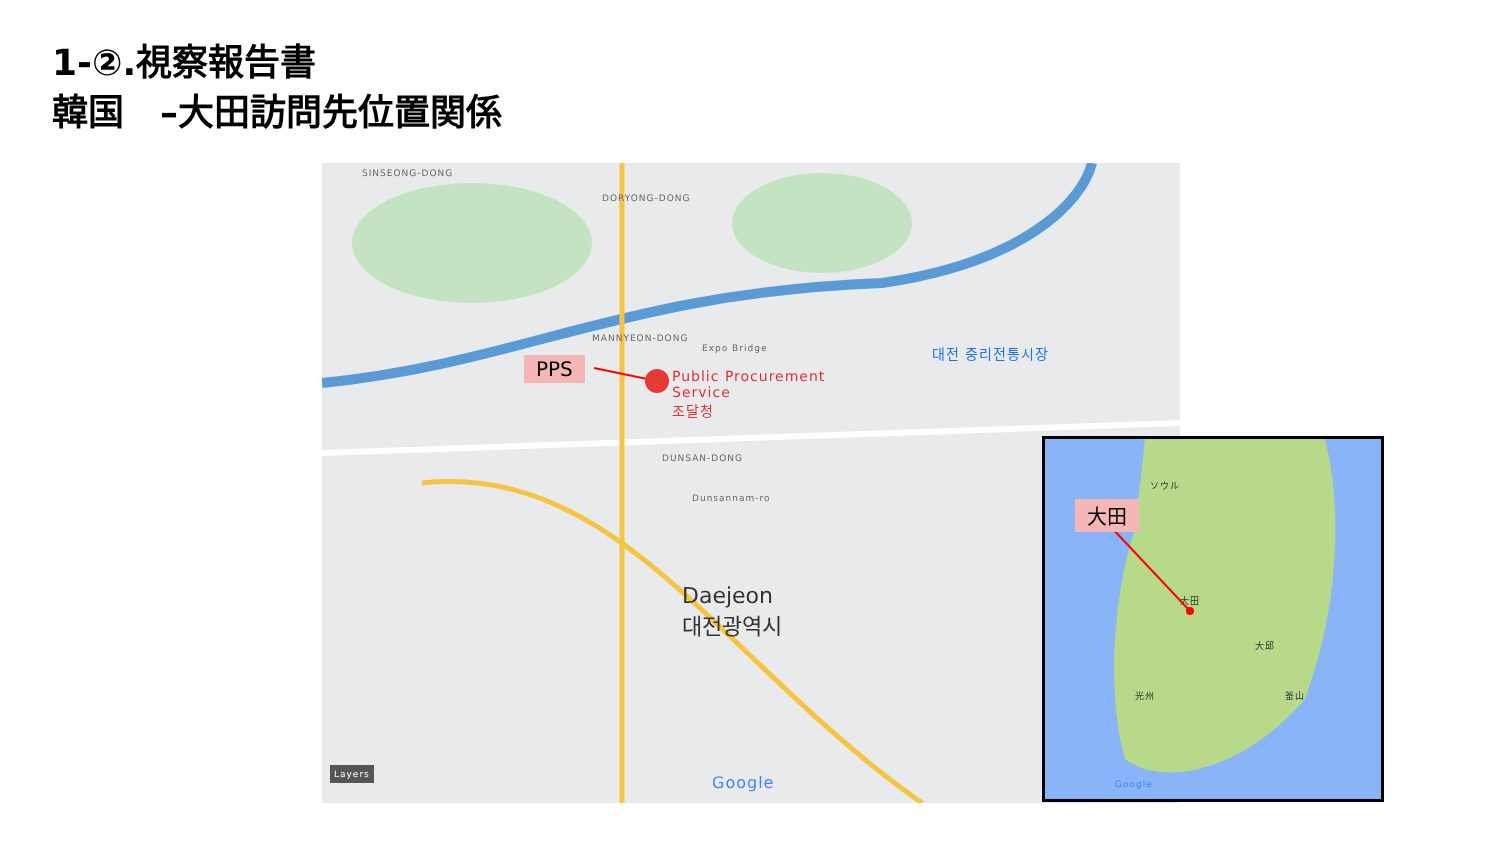1-②.視察報告書
韓国　–大田訪問先位置関係
PPS
Public Procurement
Service
조달청
대전 중리전통시장
Expo Bridge
SINSEONG-DONG
DORYONG-DONG
MANNYEON-DONG
DUNSAN-DONG
Dunsannam-ro
Daejeon
대전광역시
Layers
Google
大田
ソウル
大田
大邱
釜山
光州
Google